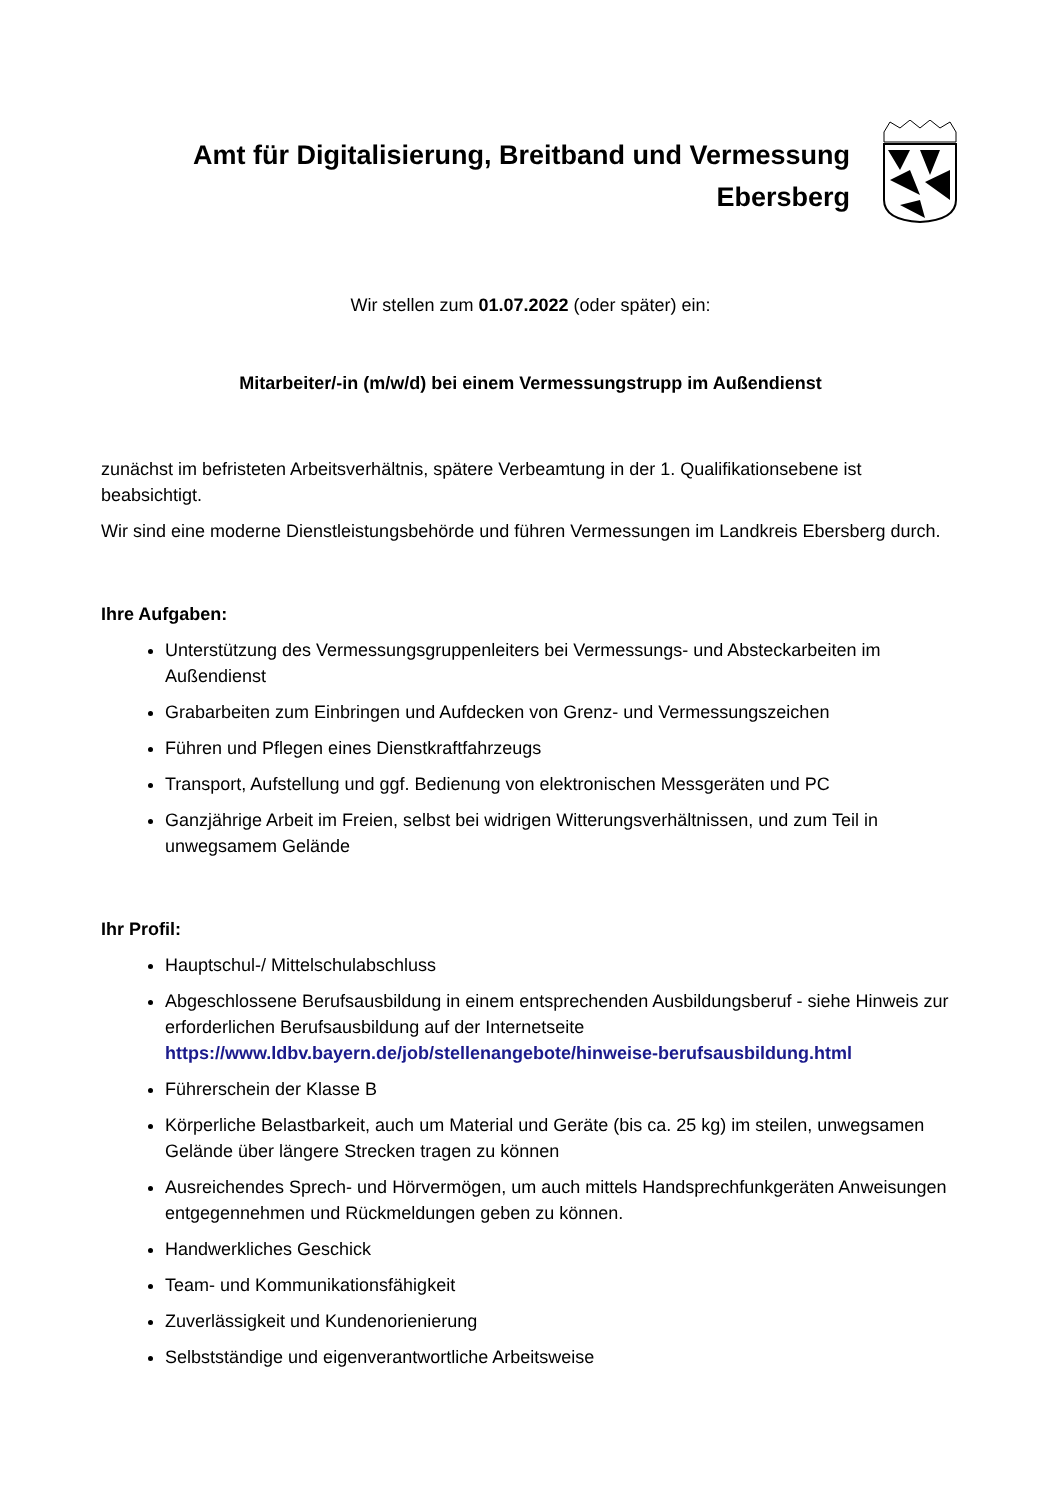Amt für Digitalisierung, Breitband und Vermessung
Ebersberg
Wir stellen zum 01.07.2022 (oder später) ein:
Mitarbeiter/-in (m/w/d) bei einem Vermessungstrupp im Außendienst
zunächst im befristeten Arbeitsverhältnis, spätere Verbeamtung in der 1. Qualifikationsebene ist beabsichtigt.
Wir sind eine moderne Dienstleistungsbehörde und führen Vermessungen im Landkreis Ebersberg durch.
Ihre Aufgaben:
Unterstützung des Vermessungsgruppenleiters bei Vermessungs- und Absteckarbeiten im Außendienst
Grabarbeiten zum Einbringen und Aufdecken von Grenz- und Vermessungszeichen
Führen und Pflegen eines Dienstkraftfahrzeugs
Transport, Aufstellung und ggf. Bedienung von elektronischen Messgeräten und PC
Ganzjährige Arbeit im Freien, selbst bei widrigen Witterungsverhältnissen, und zum Teil in unwegsamem Gelände
Ihr Profil:
Hauptschul-/ Mittelschulabschluss
Abgeschlossene Berufsausbildung in einem entsprechenden Ausbildungsberuf - siehe Hinweis zur erforderlichen Berufsausbildung auf der Internetseite https://www.ldbv.bayern.de/job/stellenangebote/hinweise-berufsausbildung.html
Führerschein der Klasse B
Körperliche Belastbarkeit, auch um Material und Geräte (bis ca. 25 kg) im steilen, unwegsamen Gelände über längere Strecken tragen zu können
Ausreichendes Sprech- und Hörvermögen, um auch mittels Handsprechfunkgeräten Anweisungen entgegennehmen und Rückmeldungen geben zu können.
Handwerkliches Geschick
Team- und Kommunikationsfähigkeit
Zuverlässigkeit und Kundenorienierung
Selbstständige und eigenverantwortliche Arbeitsweise